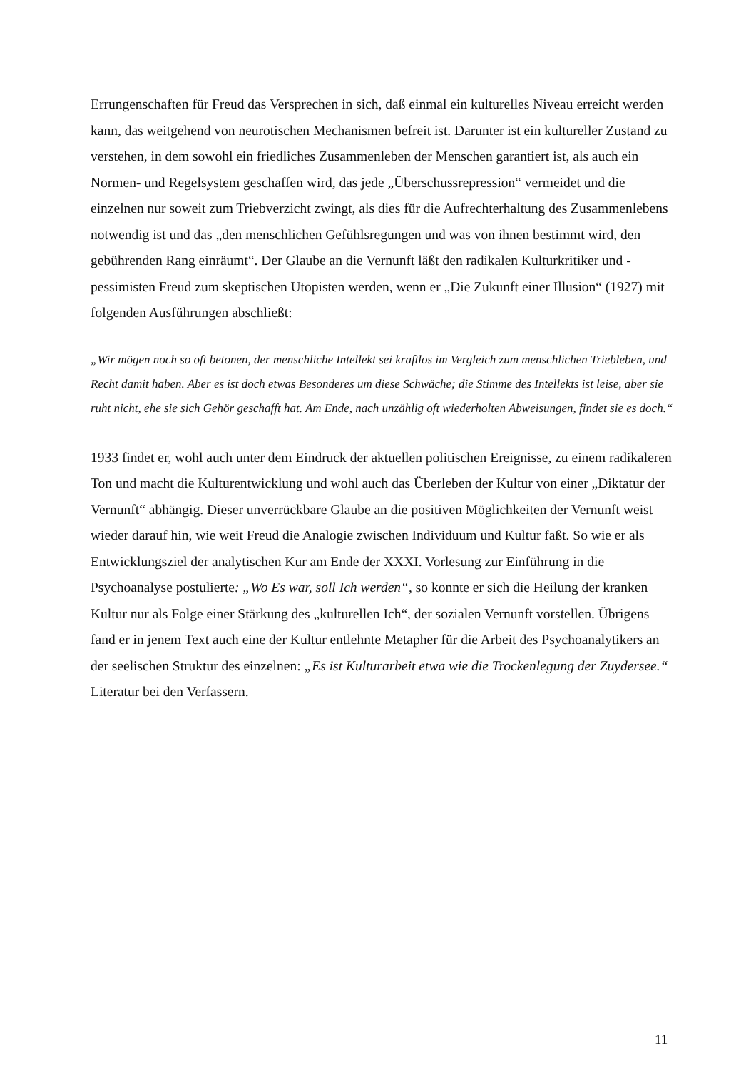Errungenschaften für Freud das Versprechen in sich, daß einmal ein kulturelles Niveau erreicht werden kann, das weitgehend von neurotischen Mechanismen befreit ist. Darunter ist ein kultureller Zustand zu verstehen, in dem sowohl ein friedliches Zusammenleben der Menschen garantiert ist, als auch ein Normen- und Regelsystem geschaffen wird, das jede „Überschussrepression“ vermeidet und die einzelnen nur soweit zum Triebverzicht zwingt, als dies für die Aufrechterhaltung des Zusammenlebens notwendig ist und das „den menschlichen Gefühlsregungen und was von ihnen bestimmt wird, den gebührenden Rang einräumt“. Der Glaube an die Vernunft läßt den radikalen Kulturkritiker und -pessimisten Freud zum skeptischen Utopisten werden, wenn er „Die Zukunft einer Illusion“ (1927) mit folgenden Ausführungen abschließt:
„Wir mögen noch so oft betonen, der menschliche Intellekt sei kraftlos im Vergleich zum menschlichen Triebleben, und Recht damit haben. Aber es ist doch etwas Besonderes um diese Schwäche; die Stimme des Intellekts ist leise, aber sie ruht nicht, ehe sie sich Gehör geschafft hat. Am Ende, nach unzählig oft wiederholten Abweisungen, findet sie es doch.“
1933 findet er, wohl auch unter dem Eindruck der aktuellen politischen Ereignisse, zu einem radikaleren Ton und macht die Kulturentwicklung und wohl auch das Überleben der Kultur von einer „Diktatur der Vernunft“ abhängig. Dieser unverrückbare Glaube an die positiven Möglichkeiten der Vernunft weist wieder darauf hin, wie weit Freud die Analogie zwischen Individuum und Kultur faßt. So wie er als Entwicklungsziel der analytischen Kur am Ende der XXXI. Vorlesung zur Einführung in die Psychoanalyse postulierte: „Wo Es war, soll Ich werden“, so konnte er sich die Heilung der kranken Kultur nur als Folge einer Stärkung des „kulturellen Ich“, der sozialen Vernunft vorstellen. Übrigens fand er in jenem Text auch eine der Kultur entlehnte Metapher für die Arbeit des Psychoanalytikers an der seelischen Struktur des einzelnen: „Es ist Kulturarbeit etwa wie die Trockenlegung der Zuydersee.“
Literatur bei den Verfassern.
11